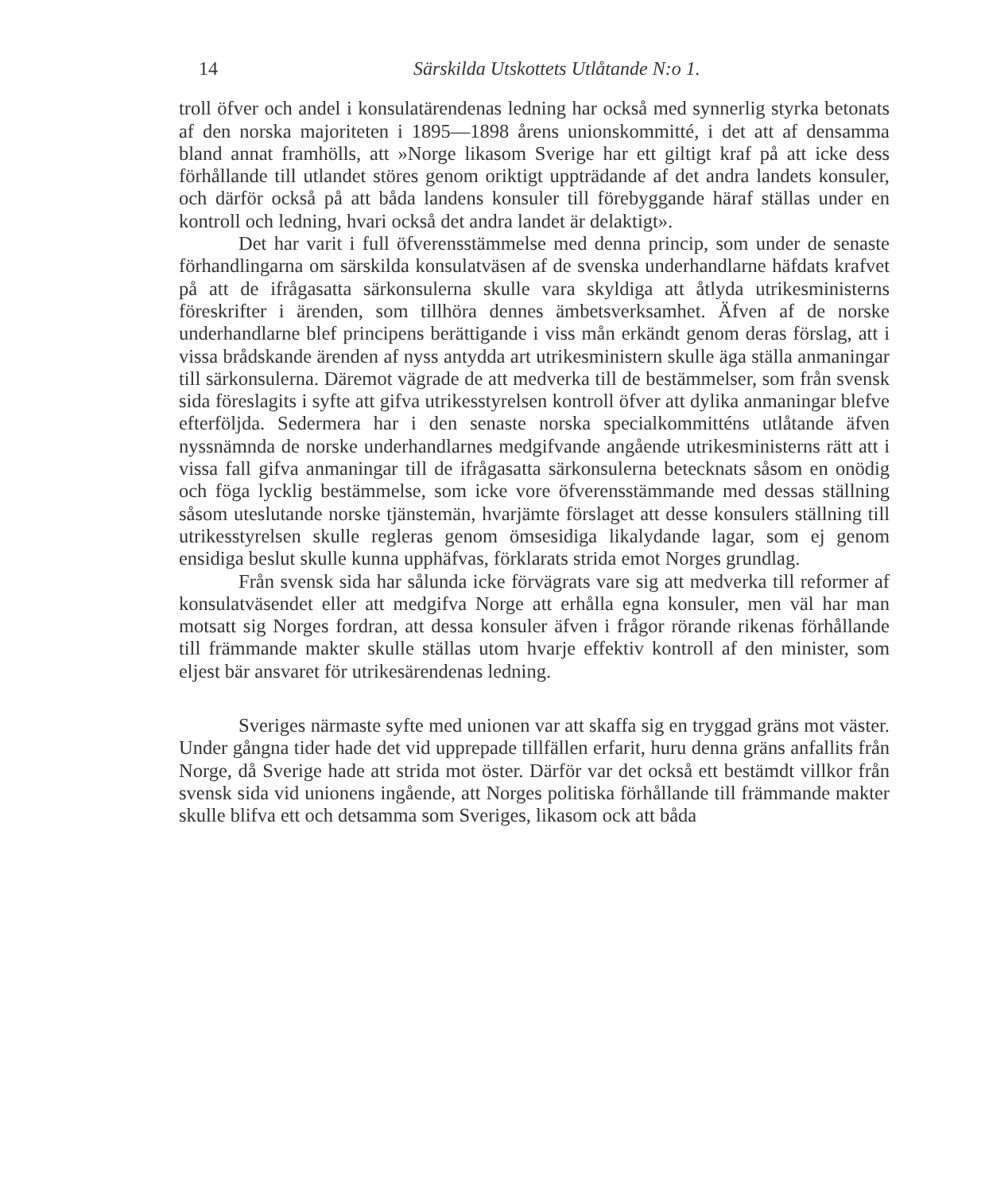14 Särskilda Utskottets Utlåtande N:o 1.
troll öfver och andel i konsulatärendenas ledning har också med synnerlig styrka betonats af den norska majoriteten i 1895—1898 årens unionskommitté, i det att af densamma bland annat framhölls, att »Norge likasom Sverige har ett giltigt kraf på att icke dess förhållande till utlandet störes genom oriktigt uppträdande af det andra landets konsuler, och därför också på att båda landens konsuler till förebyggande häraf ställas under en kontroll och ledning, hvari också det andra landet är delaktigt».
Det har varit i full öfverensstämmelse med denna princip, som under de senaste förhandlingarna om särskilda konsulatväsen af de svenska underhandlarne häfdats krafvet på att de ifrågasatta särkonsulerna skulle vara skyldiga att åtlyda utrikesministerns föreskrifter i ärenden, som tillhöra dennes ämbetsverksamhet. Äfven af de norske underhandlarne blef principens berättigande i viss mån erkändt genom deras förslag, att i vissa brådskande ärenden af nyss antydda art utrikesministern skulle äga ställa anmaningar till särkonsulerna. Däremot vägrade de att medverka till de bestämmelser, som från svensk sida föreslagits i syfte att gifva utrikesstyrelsen kontroll öfver att dylika anmaningar blefve efterföljda. Sedermera har i den senaste norska specialkommitténs utlåtande äfven nyssnämnda de norske underhandlarnes medgifvande angående utrikesministerns rätt att i vissa fall gifva anmaningar till de ifrågasatta särkonsulerna betecknats såsom en onödig och föga lycklig bestämmelse, som icke vore öfverensstämmande med dessas ställning såsom uteslutande norske tjänstemän, hvarjämte förslaget att desse konsulers ställning till utrikesstyrelsen skulle regleras genom ömsesidiga likalydande lagar, som ej genom ensidiga beslut skulle kunna upphäfvas, förklarats strida emot Norges grundlag.
Från svensk sida har sålunda icke förvägrats vare sig att medverka till reformer af konsulatväsendet eller att medgifva Norge att erhålla egna konsuler, men väl har man motsatt sig Norges fordran, att dessa konsuler äfven i frågor rörande rikenas förhållande till främmande makter skulle ställas utom hvarje effektiv kontroll af den minister, som eljest bär ansvaret för utrikesärendenas ledning.
Sveriges närmaste syfte med unionen var att skaffa sig en tryggad gräns mot väster. Under gångna tider hade det vid upprepade tillfällen erfarit, huru denna gräns anfallits från Norge, då Sverige hade att strida mot öster. Därför var det också ett bestämdt villkor från svensk sida vid unionens ingående, att Norges politiska förhållande till främmande makter skulle blifva ett och detsamma som Sveriges, likasom ock att båda